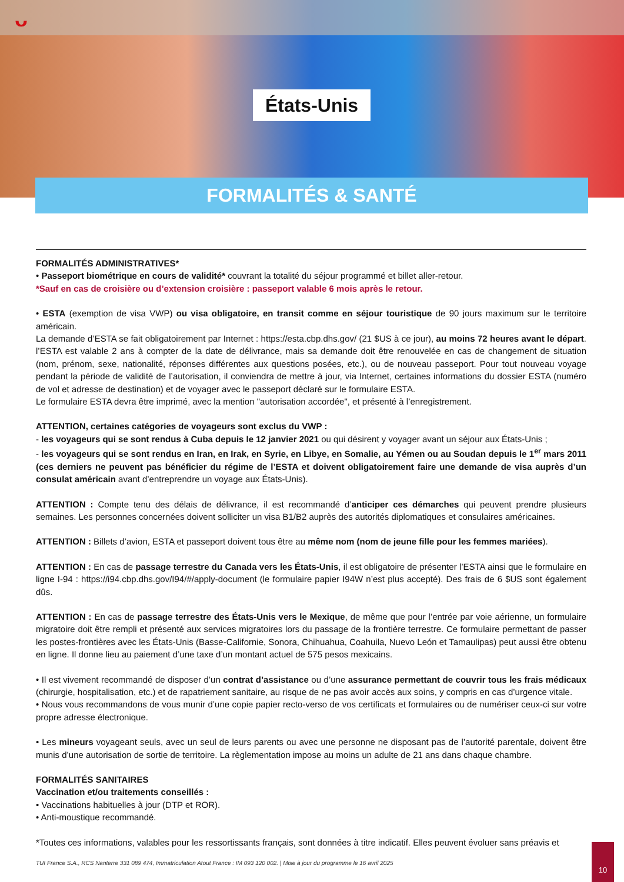ᴗ
États-Unis
FORMALITÉS & SANTÉ
FORMALITÉS ADMINISTRATIVES*
• Passeport biométrique en cours de validité* couvrant la totalité du séjour programmé et billet aller-retour.
*Sauf en cas de croisière ou d’extension croisière : passeport valable 6 mois après le retour.
• ESTA (exemption de visa VWP) ou visa obligatoire, en transit comme en séjour touristique de 90 jours maximum sur le territoire américain.
La demande d’ESTA se fait obligatoirement par Internet : https://esta.cbp.dhs.gov/ (21 $US à ce jour), au moins 72 heures avant le départ. l’ESTA est valable 2 ans à compter de la date de délivrance, mais sa demande doit être renouvelée en cas de changement de situation (nom, prénom, sexe, nationalité, réponses différentes aux questions posées, etc.), ou de nouveau passeport. Pour tout nouveau voyage pendant la période de validité de l’autorisation, il conviendra de mettre à jour, via Internet, certaines informations du dossier ESTA (numéro de vol et adresse de destination) et de voyager avec le passeport déclaré sur le formulaire ESTA.
Le formulaire ESTA devra être imprimé, avec la mention "autorisation accordée", et présenté à l’enregistrement.
ATTENTION, certaines catégories de voyageurs sont exclus du VWP :
- les voyageurs qui se sont rendus à Cuba depuis le 12 janvier 2021 ou qui désirent y voyager avant un séjour aux États-Unis ;
- les voyageurs qui se sont rendus en Iran, en Irak, en Syrie, en Libye, en Somalie, au Yémen ou au Soudan depuis le 1<sup>er</sup> mars 2011 (ces derniers ne peuvent pas bénéficier du régime de l’ESTA et doivent obligatoirement faire une demande de visa auprès d’un consulat américain avant d’entreprendre un voyage aux États-Unis).
ATTENTION : Compte tenu des délais de délivrance, il est recommandé d’anticiper ces démarches qui peuvent prendre plusieurs semaines. Les personnes concernées doivent solliciter un visa B1/B2 auprès des autorités diplomatiques et consulaires américaines.
ATTENTION : Billets d’avion, ESTA et passeport doivent tous être au même nom (nom de jeune fille pour les femmes mariées).
ATTENTION : En cas de passage terrestre du Canada vers les États-Unis, il est obligatoire de présenter l’ESTA ainsi que le formulaire en ligne I-94 : https://i94.cbp.dhs.gov/I94/#/apply-document (le formulaire papier I94W n’est plus accepté). Des frais de 6 $US sont également dûs.
ATTENTION : En cas de passage terrestre des États-Unis vers le Mexique, de même que pour l’entrée par voie aérienne, un formulaire migratoire doit être rempli et présenté aux services migratoires lors du passage de la frontière terrestre. Ce formulaire permettant de passer les postes-frontières avec les États-Unis (Basse-Californie, Sonora, Chihuahua, Coahuila, Nuevo León et Tamaulipas) peut aussi être obtenu en ligne. Il donne lieu au paiement d’une taxe d’un montant actuel de 575 pesos mexicains.
• Il est vivement recommandé de disposer d’un contrat d’assistance ou d’une assurance permettant de couvrir tous les frais médicaux (chirurgie, hospitalisation, etc.) et de rapatriement sanitaire, au risque de ne pas avoir accès aux soins, y compris en cas d’urgence vitale.
• Nous vous recommandons de vous munir d’une copie papier recto-verso de vos certificats et formulaires ou de numériser ceux-ci sur votre propre adresse électronique.
• Les mineurs voyageant seuls, avec un seul de leurs parents ou avec une personne ne disposant pas de l’autorité parentale, doivent être munis d’une autorisation de sortie de territoire. La règlementation impose au moins un adulte de 21 ans dans chaque chambre.
FORMALITÉS SANITAIRES
Vaccination et/ou traitements conseillés :
• Vaccinations habituelles à jour (DTP et ROR).
• Anti-moustique recommandé.
*Toutes ces informations, valables pour les ressortissants français, sont données à titre indicatif. Elles peuvent évoluer sans préavis et
TUI France S.A., RCS Nanterre 331 089 474, Immatriculation Atout France : IM 093 120 002. | Mise à jour du programme le 16 avril 2025
10